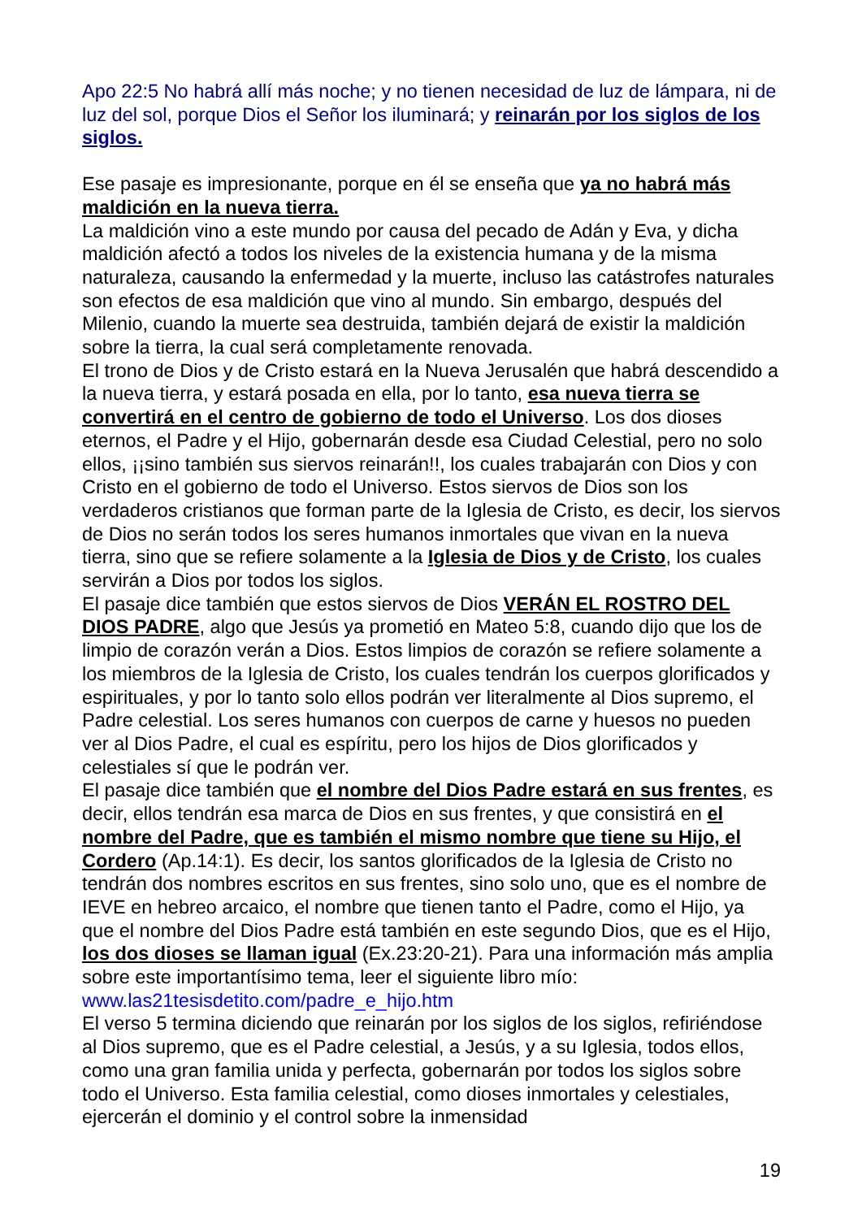Apo 22:5 No habrá allí más noche; y no tienen necesidad de luz de lámpara, ni de luz del sol, porque Dios el Señor los iluminará; y reinarán por los siglos de los siglos.
Ese pasaje es impresionante, porque en él se enseña que ya no habrá más maldición en la nueva tierra.
La maldición vino a este mundo por causa del pecado de Adán y Eva, y dicha maldición afectó a todos los niveles de la existencia humana y de la misma naturaleza, causando la enfermedad y la muerte, incluso las catástrofes naturales son efectos de esa maldición que vino al mundo. Sin embargo, después del Milenio, cuando la muerte sea destruida, también dejará de existir la maldición sobre la tierra, la cual será completamente renovada.
El trono de Dios y de Cristo estará en la Nueva Jerusalén que habrá descendido a la nueva tierra, y estará posada en ella, por lo tanto, esa nueva tierra se convertirá en el centro de gobierno de todo el Universo. Los dos dioses eternos, el Padre y el Hijo, gobernarán desde esa Ciudad Celestial, pero no solo ellos, ¡¡sino también sus siervos reinarán!!, los cuales trabajarán con Dios y con Cristo en el gobierno de todo el Universo. Estos siervos de Dios son los verdaderos cristianos que forman parte de la Iglesia de Cristo, es decir, los siervos de Dios no serán todos los seres humanos inmortales que vivan en la nueva tierra, sino que se refiere solamente a la Iglesia de Dios y de Cristo, los cuales servirán a Dios por todos los siglos.
El pasaje dice también que estos siervos de Dios VERÁN EL ROSTRO DEL DIOS PADRE, algo que Jesús ya prometió en Mateo 5:8, cuando dijo que los de limpio de corazón verán a Dios. Estos limpios de corazón se refiere solamente a los miembros de la Iglesia de Cristo, los cuales tendrán los cuerpos glorificados y espirituales, y por lo tanto solo ellos podrán ver literalmente al Dios supremo, el Padre celestial. Los seres humanos con cuerpos de carne y huesos no pueden ver al Dios Padre, el cual es espíritu, pero los hijos de Dios glorificados y celestiales sí que le podrán ver.
El pasaje dice también que el nombre del Dios Padre estará en sus frentes, es decir, ellos tendrán esa marca de Dios en sus frentes, y que consistirá en el nombre del Padre, que es también el mismo nombre que tiene su Hijo, el Cordero (Ap.14:1). Es decir, los santos glorificados de la Iglesia de Cristo no tendrán dos nombres escritos en sus frentes, sino solo uno, que es el nombre de IEVE en hebreo arcaico, el nombre que tienen tanto el Padre, como el Hijo, ya que el nombre del Dios Padre está también en este segundo Dios, que es el Hijo, los dos dioses se llaman igual (Ex.23:20-21). Para una información más amplia sobre este importantísimo tema, leer el siguiente libro mío: www.las21tesisdetito.com/padre_e_hijo.htm
El verso 5 termina diciendo que reinarán por los siglos de los siglos, refiriéndose al Dios supremo, que es el Padre celestial, a Jesús, y a su Iglesia, todos ellos, como una gran familia unida y perfecta, gobernarán por todos los siglos sobre todo el Universo. Esta familia celestial, como dioses inmortales y celestiales, ejercerán el dominio y el control sobre la inmensidad
19